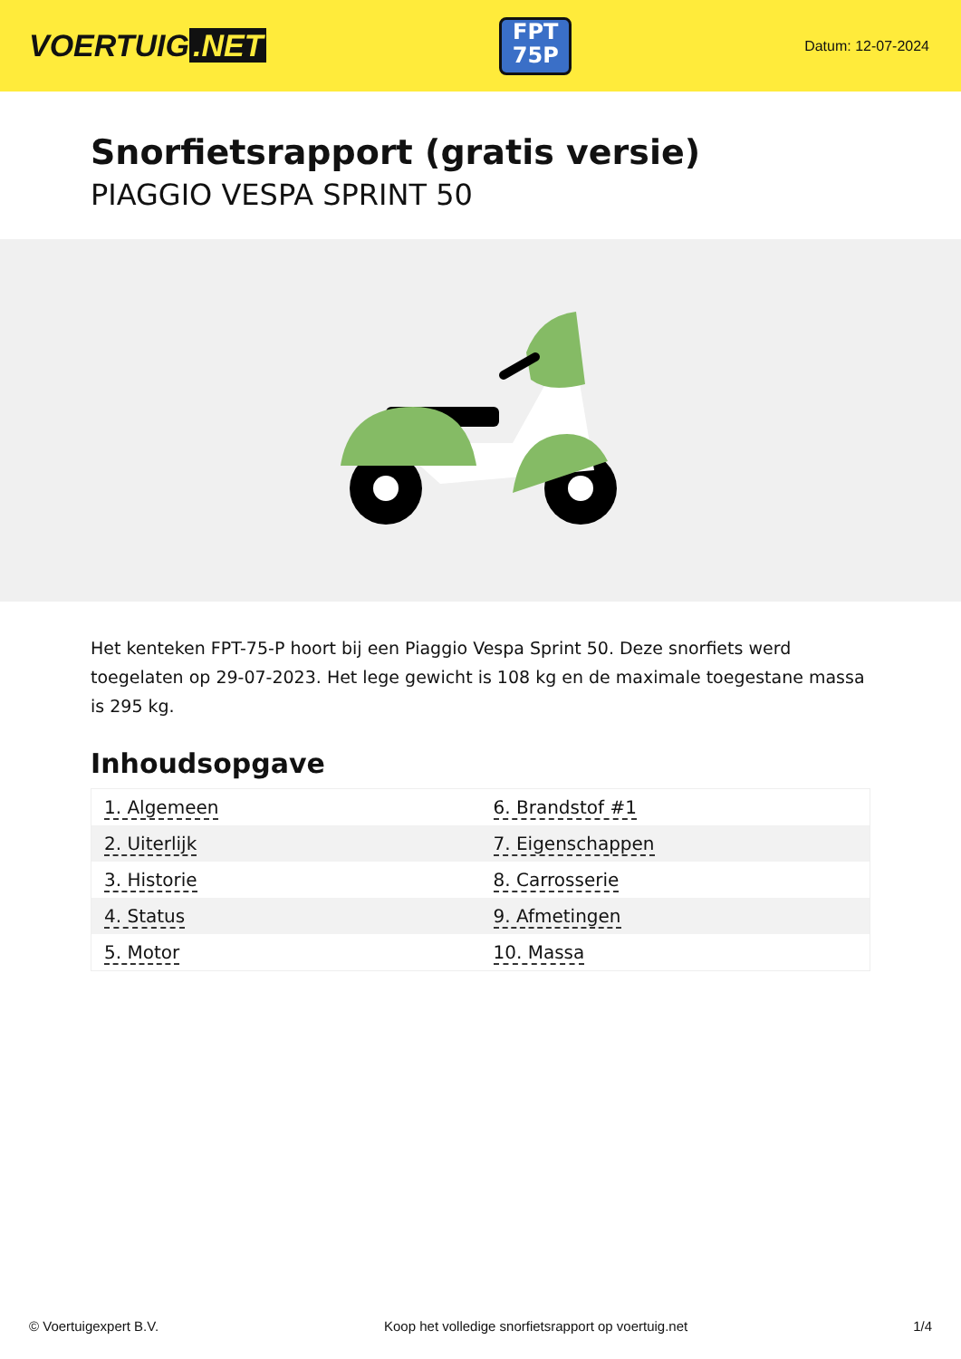VOERTUIG.NET
FPT
75P
Datum: 12-07-2024
Snorfietsrapport (gratis versie)
PIAGGIO VESPA SPRINT 50
Het kenteken FPT-75-P hoort bij een Piaggio Vespa Sprint 50. Deze snorfiets werd toegelaten op 29-07-2023. Het lege gewicht is 108 kg en de maximale toegestane massa is 295 kg.
Inhoudsopgave
| 1. Algemeen | 6. Brandstof #1 |
| 2. Uiterlijk | 7. Eigenschappen |
| 3. Historie | 8. Carrosserie |
| 4. Status | 9. Afmetingen |
| 5. Motor | 10. Massa |
© Voertuigexpert B.V. Koop het volledige snorfietsrapport op voertuig.net 1/4